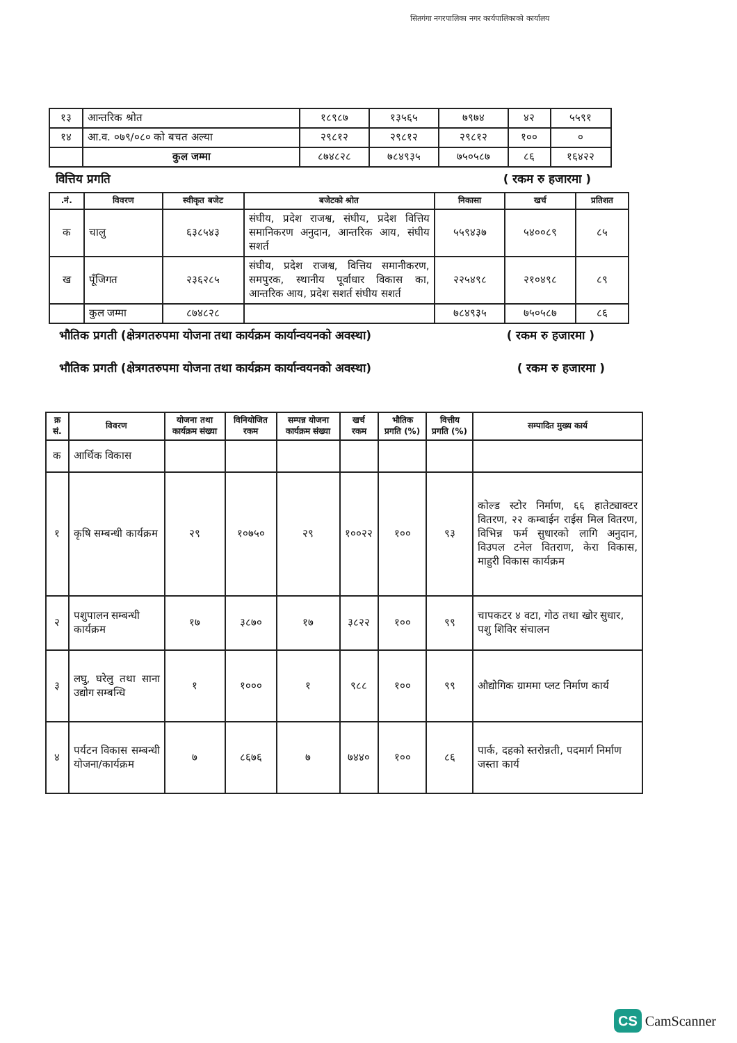सितगंगा नगरपालिका नगर कार्यपालिकाको कार्यालय
| १३ | आन्तरिक श्रोत | १८९८७ | १३५६५ | ७९७४ | ४२ | ५५९१ |
| १४ | आ.व. ०७९/०८० को बचत अल्या | २९८१२ | २९८१२ | २९८१२ | १०० | ० |
| | कुल जम्मा | ८७४८२८ | ७८४९३५ | ७५०५८७ | ८६ | १६४२२ |
वित्तिय प्रगति ( रकम रु हजारमा )
| .नं. | विवरण | स्वीकृत बजेट | बजेटको श्रोत | निकासा | खर्च | प्रतिशत |
| --- | --- | --- | --- | --- | --- | --- |
| क | चालु | ६३८५४३ | संघीय, प्रदेश राजश्व, संघीय, प्रदेश वित्तिय समानिकरण अनुदान, आन्तरिक आय, संघीय सशर्त | ५५९४३७ | ५४००८९ | ८५ |
| ख | पूँजिगत | २३६२८५ | संघीय, प्रदेश राजश्व, वित्तिय समानीकरण, समपुरक, स्थानीय पूर्वाधार विकास का, आन्तरिक आय, प्रदेश सशर्त संघीय सशर्त | २२५४९८ | २१०४९८ | ८९ |
| | कुल जम्मा | ८७४८२८ | | ७८४९३५ | ७५०५८७ | ८६ |
भौतिक प्रगती (क्षेत्रगतरुपमा योजना तथा कार्यक्रम कार्यान्वयनको अवस्था) ( रकम रु हजारमा )
भौतिक प्रगती (क्षेत्रगतरुपमा योजना तथा कार्यक्रम कार्यान्वयनको अवस्था) ( रकम रु हजारमा )
| क्र सं. | विवरण | योजना तथा कार्यक्रम संख्या | विनियोजित रकम | सम्पन्न योजना कार्यक्रम संख्या | खर्च रकम | भौतिक प्रगति (%) | वित्तीय प्रगति (%) | सम्पादित मुख्य कार्य |
| --- | --- | --- | --- | --- | --- | --- | --- | --- |
| क | आर्थिक विकास | | | | | | | |
| १ | कृषि सम्बन्धी कार्यक्रम | २९ | १०७५० | २९ | १००२२ | १०० | ९३ | कोल्ड स्टोर निर्माण, ६६ हातेट्याक्टर वितरण, २२ कम्बाईन राईस मिल वितरण, विभिन्न फर्म सुधारको लागि अनुदान, विउपल टनेल वितराण, केरा विकास, माहुरी विकास कार्यक्रम |
| २ | पशुपालन सम्बन्धी कार्यक्रम | १७ | ३८७० | १७ | ३८२२ | १०० | ९९ | चापकटर ४ वटा, गोठ तथा खोर सुधार, पशु शिविर संचालन |
| ३ | लघु, घरेलु तथा साना उद्योग सम्बन्धि | १ | १००० | १ | ९८८ | १०० | ९९ | औद्योगिक ग्राममा प्लट निर्माण कार्य |
| ४ | पर्यटन विकास सम्बन्धी योजना/कार्यक्रम | ७ | ८६७६ | ७ | ७४४० | १०० | ८६ | पार्क, दहको स्तरोन्नती, पदमार्ग निर्माण जस्ता कार्य |
CS CamScanner